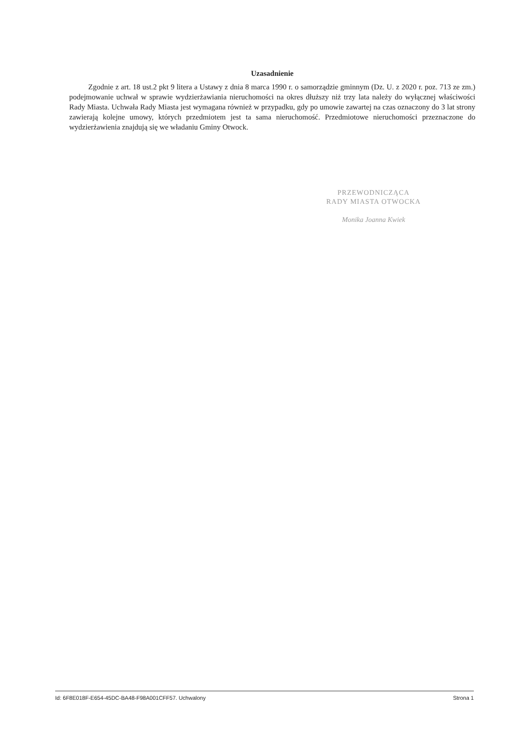Uzasadnienie
Zgodnie z art. 18 ust.2 pkt 9 litera a Ustawy z dnia 8 marca 1990 r. o samorządzie gminnym (Dz. U. z 2020 r. poz. 713 ze zm.) podejmowanie uchwał w sprawie wydzierżawiania nieruchomości na okres dłuższy niż trzy lata należy do wyłącznej właściwości Rady Miasta. Uchwała Rady Miasta jest wymagana również w przypadku, gdy po umowie zawartej na czas oznaczony do 3 lat strony zawierają kolejne umowy, których przedmiotem jest ta sama nieruchomość. Przedmiotowe nieruchomości przeznaczone do wydzierżawienia znajdują się we władaniu Gminy Otwock.
PRZEWODNICZĄCA
RADY MIASTA OTWOCKA
Monika Joanna Kwiek
Id: 6F8E018F-E654-45DC-BA48-F98A001CFF57. Uchwalony Strona 1